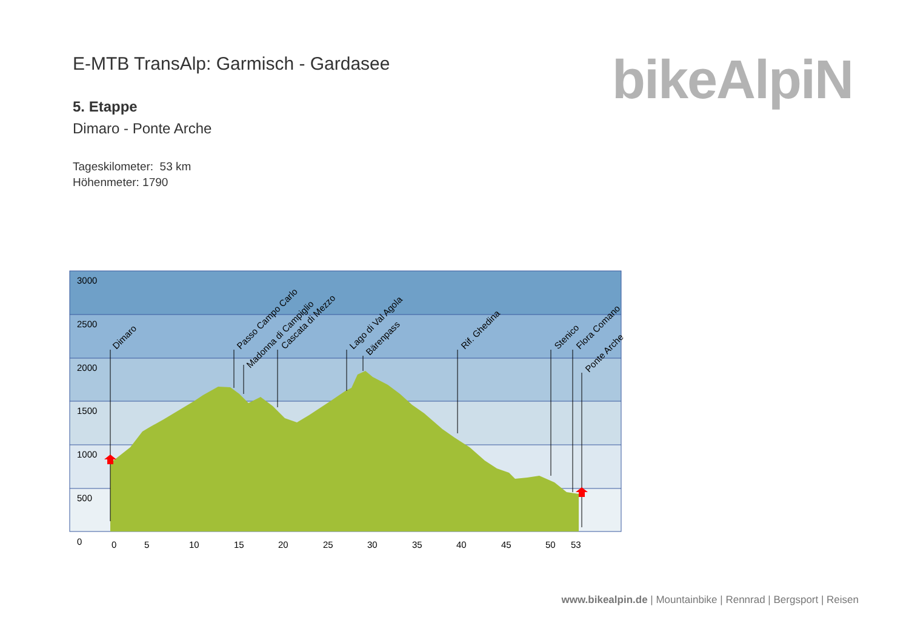E-MTB TransAlp: Garmisch - Gardasee
5. Etappe
Dimaro - Ponte Arche
Tageskilometer: 53 km
Höhenmeter: 1790
bikeAlpiN
3000
2500
2000
1500
1000
500
0
0
5
10
15
20
25
30
35
40
45
50
53
Dimaro
Passo Campo Carlo
Madonna di Campiglio
Cascata di Mezzo
Lago di Val Agola
Bärenpass
Rif. Ghedina
Stenico
Flora Comano
Ponte Arche
www.bikealpin.de | Mountainbike | Rennrad | Bergsport | Reisen